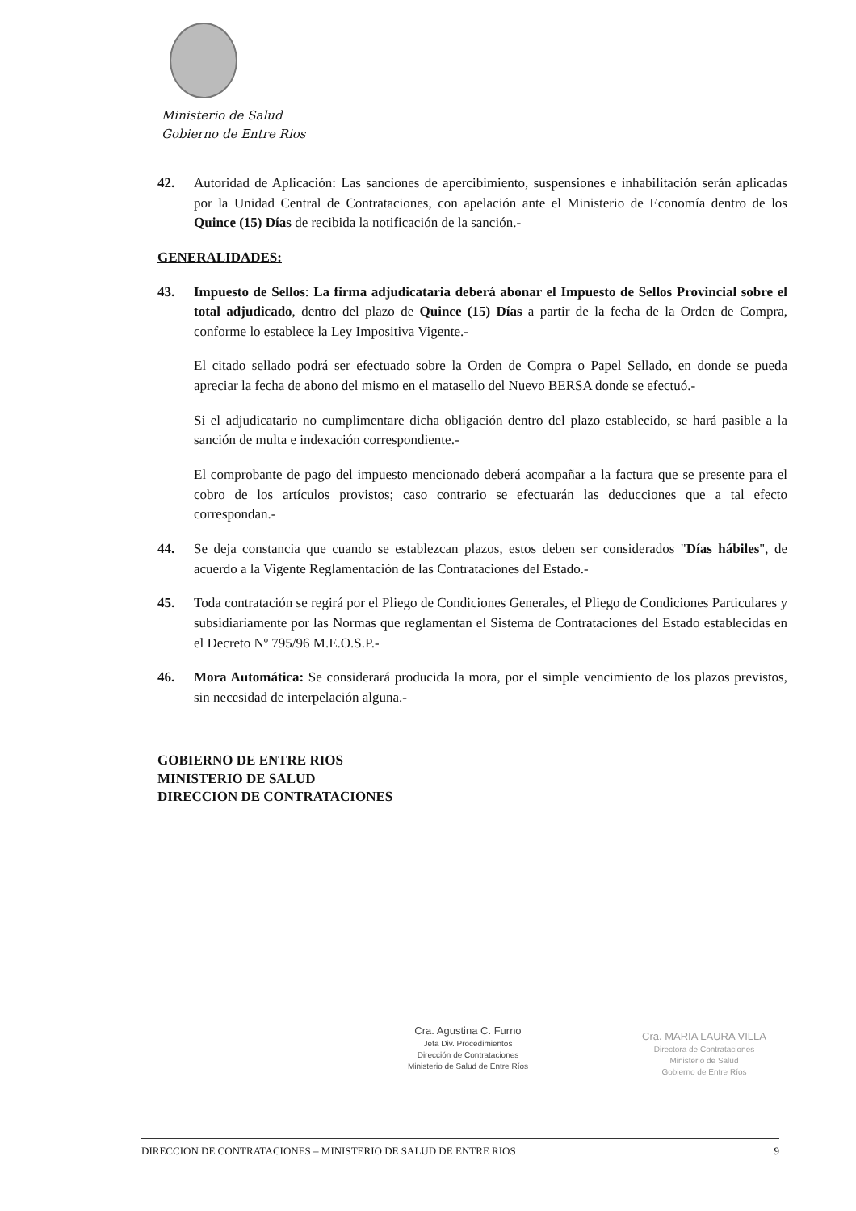Ministerio de Salud
Gobierno de Entre Rios
42. Autoridad de Aplicación: Las sanciones de apercibimiento, suspensiones e inhabilitación serán aplicadas por la Unidad Central de Contrataciones, con apelación ante el Ministerio de Economía dentro de los Quince (15) Días de recibida la notificación de la sanción.-
GENERALIDADES:
43. Impuesto de Sellos: La firma adjudicataria deberá abonar el Impuesto de Sellos Provincial sobre el total adjudicado, dentro del plazo de Quince (15) Días a partir de la fecha de la Orden de Compra, conforme lo establece la Ley Impositiva Vigente.-
El citado sellado podrá ser efectuado sobre la Orden de Compra o Papel Sellado, en donde se pueda apreciar la fecha de abono del mismo en el matasello del Nuevo BERSA donde se efectuó.-
Si el adjudicatario no cumplimentare dicha obligación dentro del plazo establecido, se hará pasible a la sanción de multa e indexación correspondiente.-
El comprobante de pago del impuesto mencionado deberá acompañar a la factura que se presente para el cobro de los artículos provistos; caso contrario se efectuarán las deducciones que a tal efecto correspondan.-
44. Se deja constancia que cuando se establezcan plazos, estos deben ser considerados "Días hábiles", de acuerdo a la Vigente Reglamentación de las Contrataciones del Estado.-
45. Toda contratación se regirá por el Pliego de Condiciones Generales, el Pliego de Condiciones Particulares y subsidiariamente por las Normas que reglamentan el Sistema de Contrataciones del Estado establecidas en el Decreto Nº 795/96 M.E.O.S.P.-
46. Mora Automática: Se considerará producida la mora, por el simple vencimiento de los plazos previstos, sin necesidad de interpelación alguna.-
GOBIERNO DE ENTRE RIOS
MINISTERIO DE SALUD
DIRECCION DE CONTRATACIONES
Cra. Agustina C. Furno
Jefa Div. Procedimientos
Dirección de Contrataciones
Ministerio de Salud de Entre Ríos
Cra. MARIA LAURA VILLA
Directora de Contrataciones
Ministerio de Salud
Gobierno de Entre Ríos
DIRECCION DE CONTRATACIONES – MINISTERIO DE SALUD DE ENTRE RIOS 9